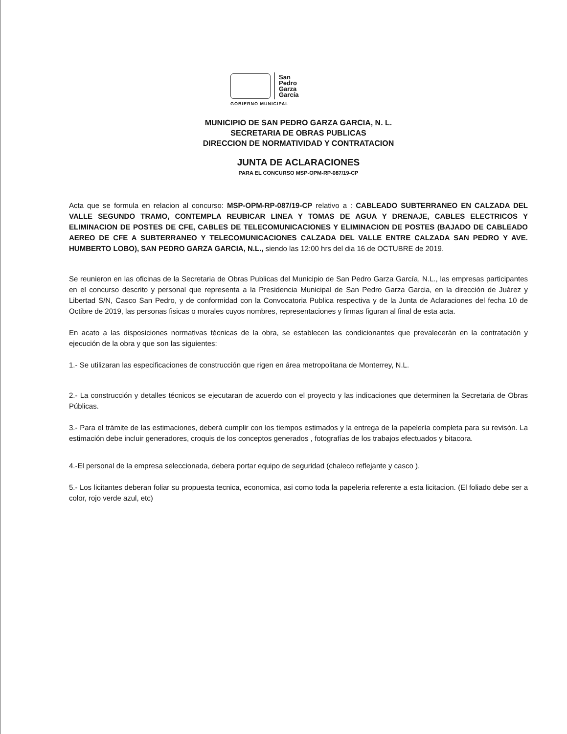San
Pedro
Garza
García
GOBIERNO MUNICIPAL
MUNICIPIO DE SAN PEDRO GARZA GARCIA, N. L.
SECRETARIA DE OBRAS PUBLICAS
DIRECCION DE NORMATIVIDAD Y CONTRATACION
JUNTA DE ACLARACIONES
PARA EL CONCURSO MSP-OPM-RP-087/19-CP
Acta que se formula en relacion al concurso: MSP-OPM-RP-087/19-CP relativo a : CABLEADO SUBTERRANEO EN CALZADA DEL VALLE SEGUNDO TRAMO, CONTEMPLA REUBICAR LINEA Y TOMAS DE AGUA Y DRENAJE, CABLES ELECTRICOS Y ELIMINACION DE POSTES DE CFE, CABLES DE TELECOMUNICACIONES Y ELIMINACION DE POSTES (BAJADO DE CABLEADO AEREO DE CFE A SUBTERRANEO Y TELECOMUNICACIONES CALZADA DEL VALLE ENTRE CALZADA SAN PEDRO Y AVE. HUMBERTO LOBO), SAN PEDRO GARZA GARCIA, N.L., siendo las 12:00 hrs del dia 16 de OCTUBRE de 2019.
Se reunieron en las oficinas de la Secretaria de Obras Publicas del Municipio de San Pedro Garza García, N.L., las empresas participantes en el concurso descrito y personal que representa a la Presidencia Municipal de San Pedro Garza Garcia, en la dirección de Juárez y Libertad S/N, Casco San Pedro, y de conformidad con la Convocatoria Publica respectiva y de la Junta de Aclaraciones del fecha 10 de Octibre de 2019, las personas fisicas o morales cuyos nombres, representaciones y firmas figuran al final de esta acta.
En acato a las disposiciones normativas técnicas de la obra, se establecen las condicionantes que prevalecerán en la contratación y ejecución de la obra y que son las siguientes:
1.- Se utilizaran las especificaciones de construcción que rigen en área metropolitana de Monterrey, N.L.
2.- La construcción y detalles técnicos se ejecutaran de acuerdo con el proyecto y las indicaciones que determinen la Secretaria de Obras Públicas.
3.- Para el trámite de las estimaciones, deberá cumplir con los tiempos estimados y la entrega de la papelería completa para su revisón. La estimación debe incluir generadores, croquis de los conceptos generados , fotografías de los trabajos efectuados y bitacora.
4.-El personal de la empresa seleccionada, debera portar equipo de seguridad (chaleco reflejante y casco ).
5.- Los licitantes deberan foliar su propuesta tecnica, economica, asi como toda la papeleria referente a esta licitacion. (El foliado debe ser a color, rojo verde azul, etc)